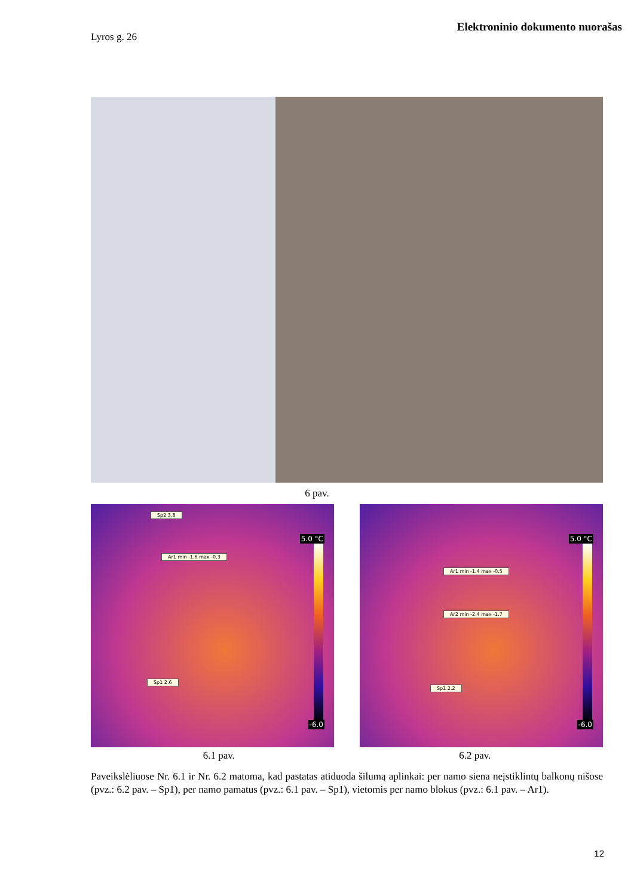Elektroninio dokumento nuorašas
Lyros g. 26
6 pav.
Sp2 3.8
Ar1 min -1.6 max -0.3
Sp1 2.6
5.0 °C
-6.0
Ar1 min -1.4 max -0.5
Ar2 min -2.4 max -1.7
Sp1 2.2
5.0 °C
-6.0
6.1 pav. 6.2 pav.
Paveikslėliuose Nr. 6.1 ir Nr. 6.2 matoma, kad pastatas atiduoda šilumą aplinkai: per namo siena neįstiklintų balkonų nišose (pvz.: 6.2 pav. – Sp1), per namo pamatus (pvz.: 6.1 pav. – Sp1), vietomis per namo blokus (pvz.: 6.1 pav. – Ar1).
12